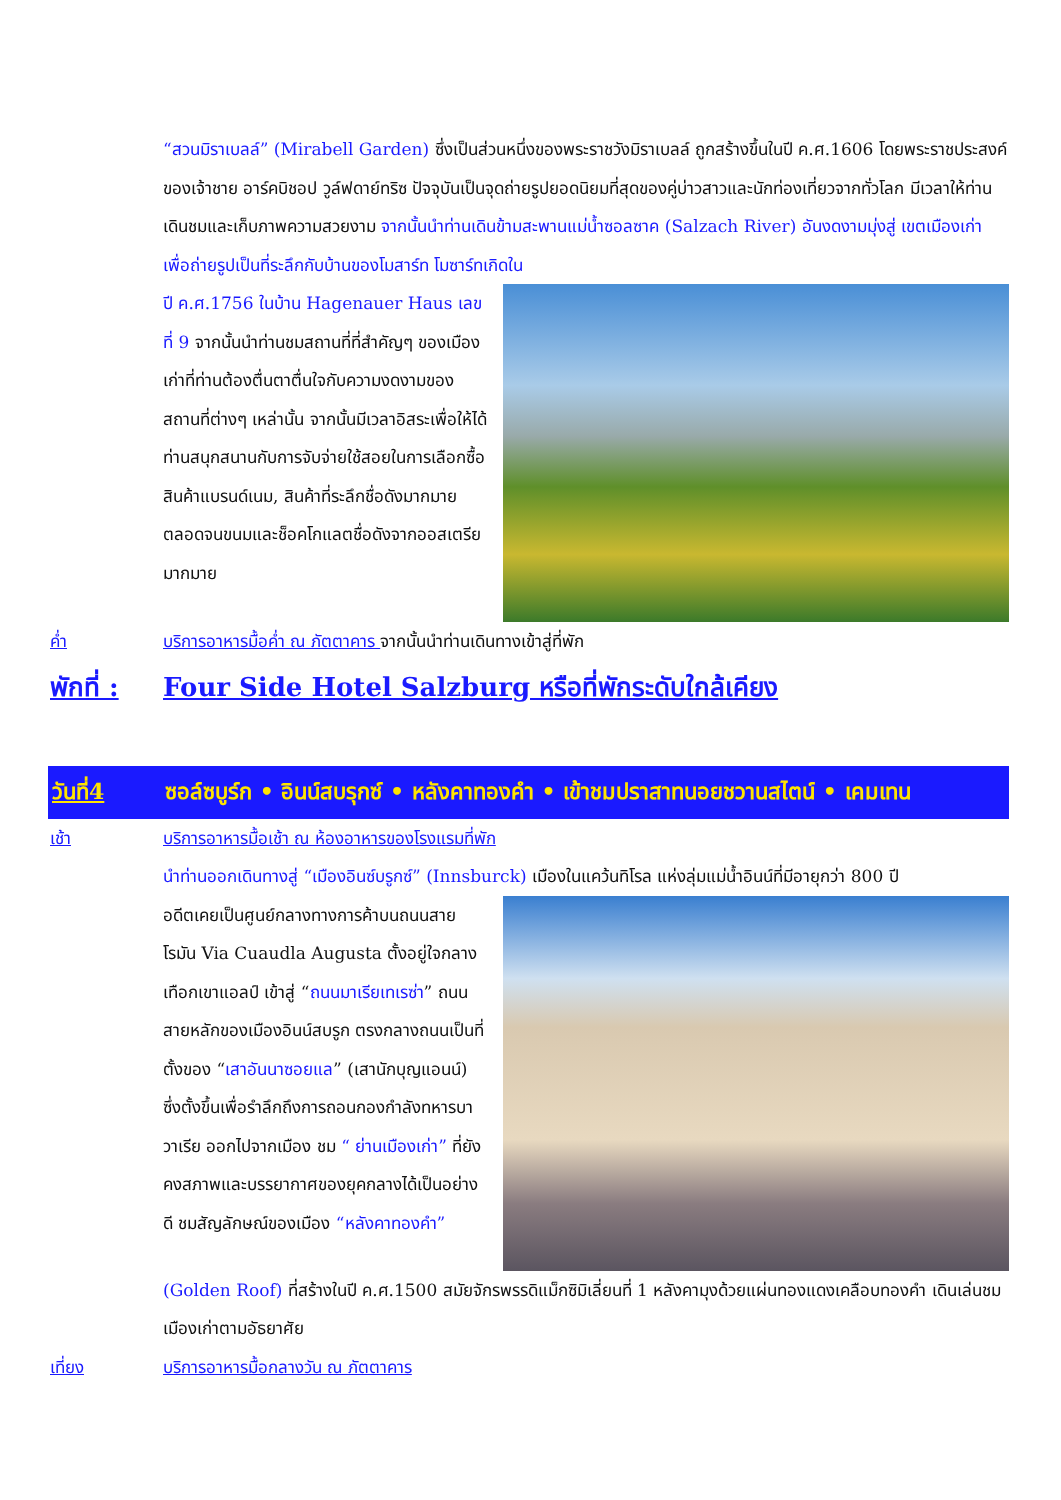“สวนมิราเบลล์” (Mirabell Garden) ซึ่งเป็นส่วนหนึ่งของพระราชวังมิราเบลล์ ถูกสร้างขึ้นในปี ค.ศ.1606 โดยพระราชประสงค์ของเจ้าชาย อาร์คบิชอป วูล์ฟดาย์ทริซ ปัจจุบันเป็นจุดถ่ายรูปยอดนิยมที่สุดของคู่บ่าวสาวและนักท่องเที่ยวจากทั่วโลก มีเวลาให้ท่านเดินชมและเก็บภาพความสวยงาม จากนั้นนำท่านเดินข้ามสะพานแม่น้ำซอลซาค (Salzach River) อันงดงามมุ่งสู่ เขตเมืองเก่าเพื่อถ่ายรูปเป็นที่ระลึกกับบ้านของโมสาร์ท โมซาร์ทเกิดใน
ปี ค.ศ.1756 ในบ้าน Hagenauer Haus เลขที่ 9 จากนั้นนำท่านชมสถานที่ที่สำคัญๆ ของเมืองเก่าที่ท่านต้องตื่นตาตื่นใจกับความงดงามของสถานที่ต่างๆ เหล่านั้น จากนั้นมีเวลาอิสระเพื่อให้ได้ท่านสนุกสนานกับการจับจ่ายใช้สอยในการเลือกซื้อสินค้าแบรนด์เนม, สินค้าที่ระลึกชื่อดังมากมาย ตลอดจนขนมและช็อคโกแลตชื่อดังจากออสเตรียมากมาย
ค่ำ บริการอาหารมื้อค่ำ ณ ภัตตาคาร จากนั้นนำท่านเดินทางเข้าสู่ที่พัก
พักที่ : Four Side Hotel Salzburg หรือที่พักระดับใกล้เคียง
วันที่4 ซอล์ซบูร์ก • อินน์สบรุกซ์ • หลังคาทองคำ • เข้าชมปราสาทนอยชวานสไตน์ • เคมเทน
เช้า บริการอาหารมื้อเช้า ณ ห้องอาหารของโรงแรมที่พัก
นำท่านออกเดินทางสู่ “เมืองอินซ์บรูกซ์” (Innsburck) เมืองในแคว้นทิโรล แห่งลุ่มแม่น้ำอินน์ที่มีอายุกว่า 800 ปี
อดีตเคยเป็นศูนย์กลางทางการค้าบนถนนสายโรมัน Via Cuaudla Augusta ตั้งอยู่ใจกลางเทือกเขาแอลป์ เข้าสู่ “ถนนมาเรียเทเรซ่า” ถนนสายหลักของเมืองอินน์สบรูก ตรงกลางถนนเป็นที่ตั้งของ “เสาอันนาซอยแล” (เสานักบุญแอนน์) ซึ่งตั้งขึ้นเพื่อรำลึกถึงการถอนกองกำลังทหารบาวาเรีย ออกไปจากเมือง ชม “ ย่านเมืองเก่า” ที่ยังคงสภาพและบรรยากาศของยุคกลางได้เป็นอย่างดี ชมสัญลักษณ์ของเมือง “หลังคาทองคำ”
(Golden Roof) ที่สร้างในปี ค.ศ.1500 สมัยจักรพรรดิแม็กซิมิเลี่ยนที่ 1 หลังคามุงด้วยแผ่นทองแดงเคลือบทองคำ เดินเล่นชมเมืองเก่าตามอัธยาศัย
เที่ยง บริการอาหารมื้อกลางวัน ณ ภัตตาคาร